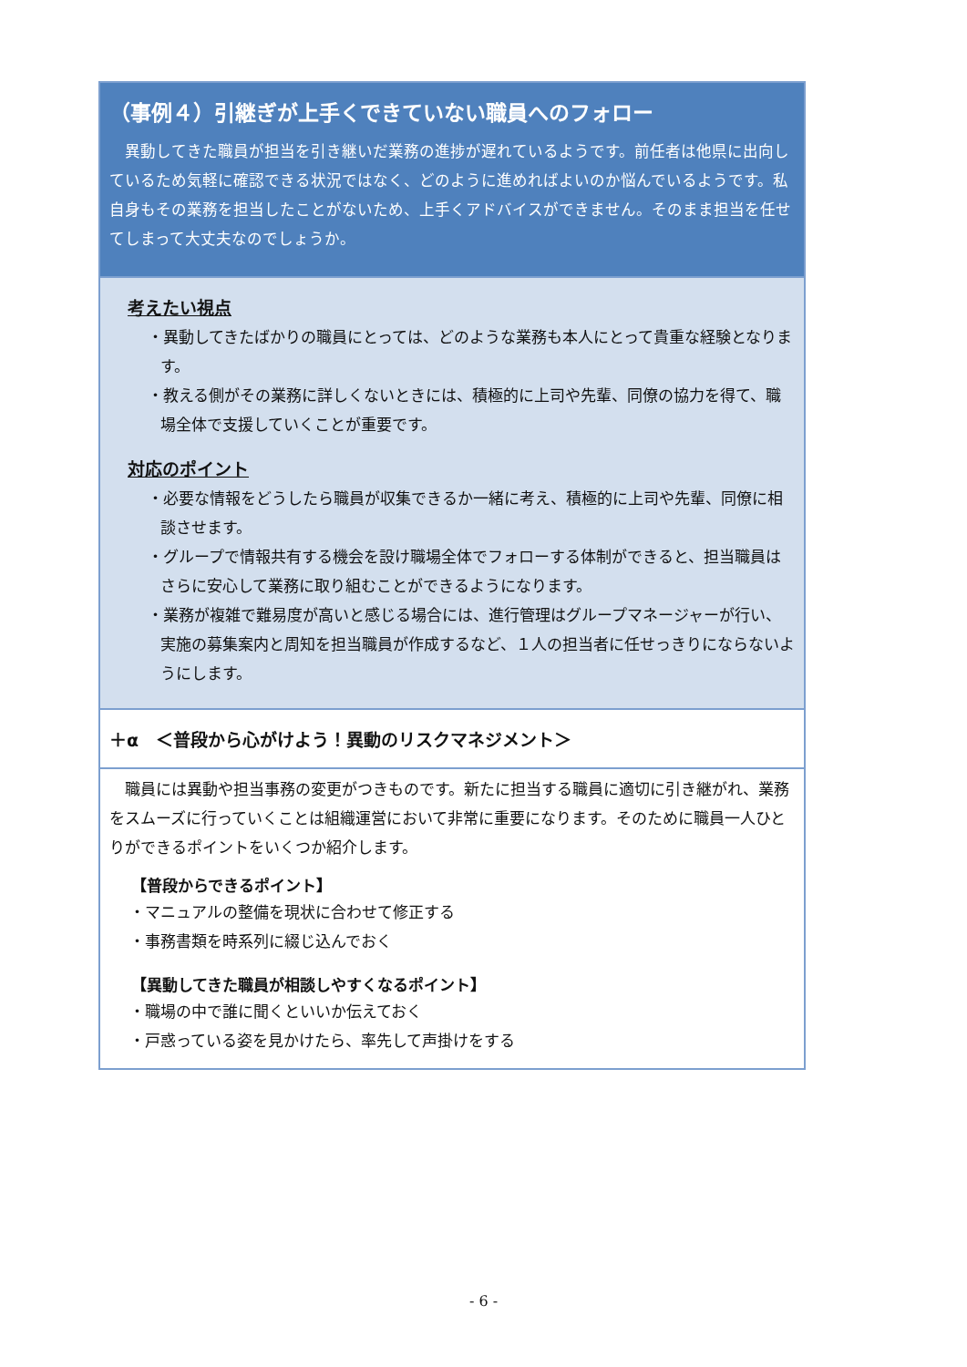（事例４）引継ぎが上手くできていない職員へのフォロー
異動してきた職員が担当を引き継いだ業務の進捗が遅れているようです。前任者は他県に出向しているため気軽に確認できる状況ではなく、どのように進めればよいのか悩んでいるようです。私自身もその業務を担当したことがないため、上手くアドバイスができません。そのまま担当を任せてしまって大丈夫なのでしょうか。
考えたい視点
・異動してきたばかりの職員にとっては、どのような業務も本人にとって貴重な経験となります。
・教える側がその業務に詳しくないときには、積極的に上司や先輩、同僚の協力を得て、職場全体で支援していくことが重要です。
対応のポイント
・必要な情報をどうしたら職員が収集できるか一緒に考え、積極的に上司や先輩、同僚に相談させます。
・グループで情報共有する機会を設け職場全体でフォローする体制ができると、担当職員はさらに安心して業務に取り組むことができるようになります。
・業務が複雑で難易度が高いと感じる場合には、進行管理はグループマネージャーが行い、実施の募集案内と周知を担当職員が作成するなど、１人の担当者に任せっきりにならないようにします。
＋α　＜普段から心がけよう！異動のリスクマネジメント＞
職員には異動や担当事務の変更がつきものです。新たに担当する職員に適切に引き継がれ、業務をスムーズに行っていくことは組織運営において非常に重要になります。そのために職員一人ひとりができるポイントをいくつか紹介します。
【普段からできるポイント】
・マニュアルの整備を現状に合わせて修正する
・事務書類を時系列に綴じ込んでおく
【異動してきた職員が相談しやすくなるポイント】
・職場の中で誰に聞くといいか伝えておく
・戸惑っている姿を見かけたら、率先して声掛けをする
- 6 -